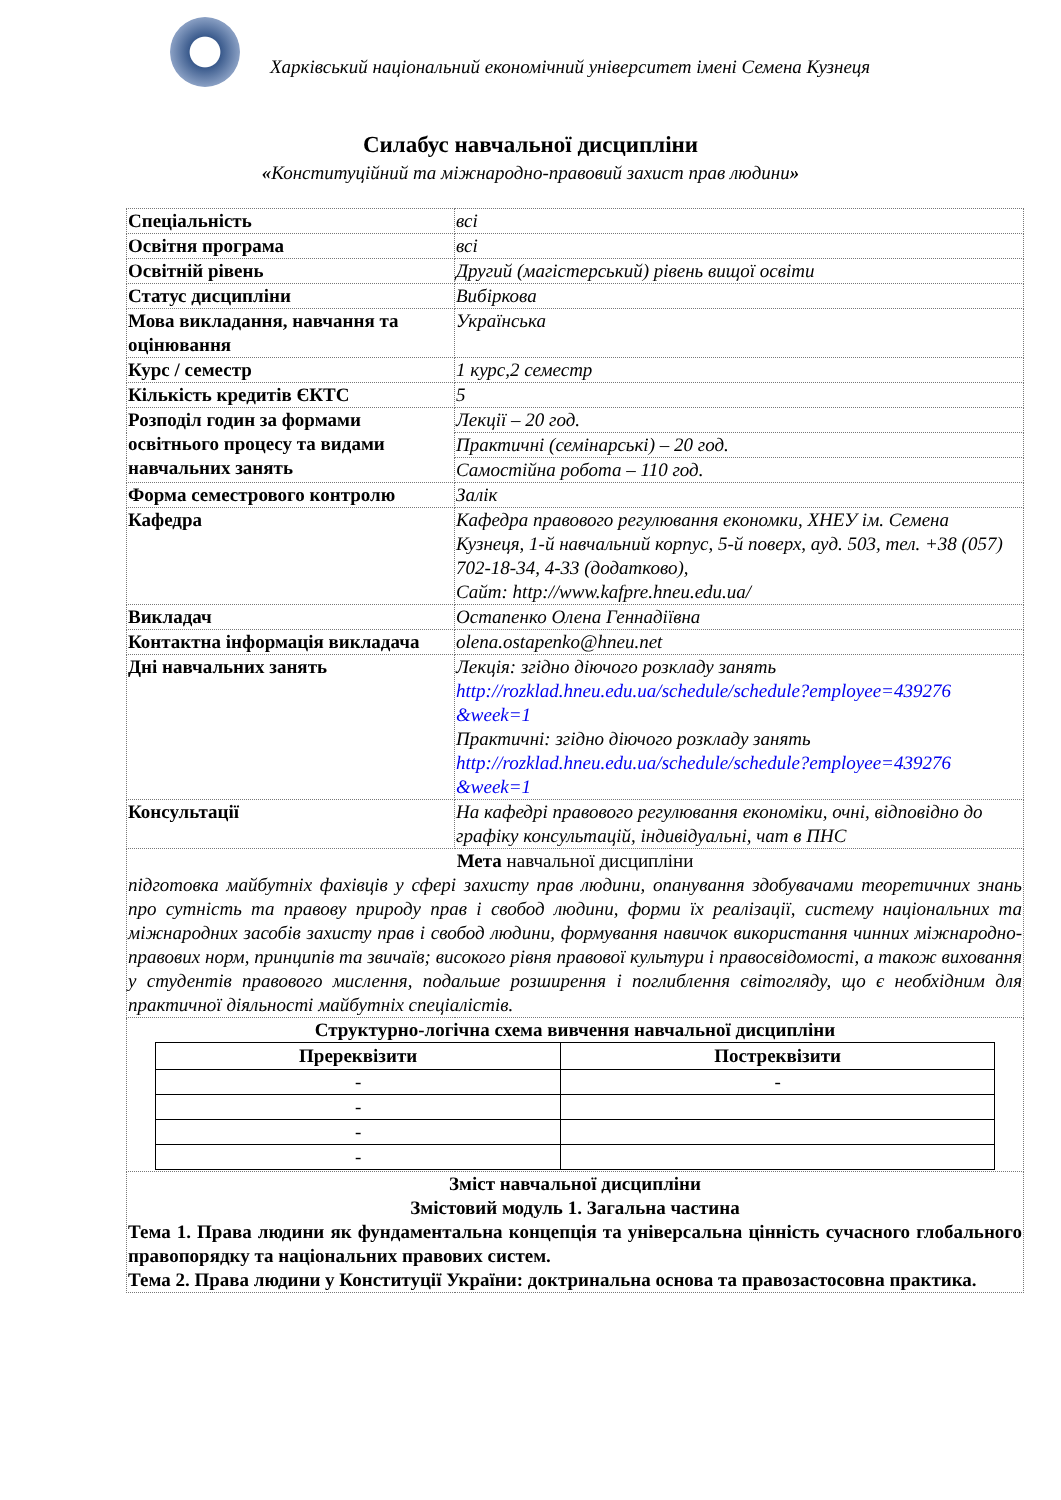Харківський національний економічний університет імені Семена Кузнеця
Силабус навчальної дисципліни
«Конституційний та міжнародно-правовий захист прав людини»
| Спеціальність | всі |
| Освітня програма | всі |
| Освітній рівень | Другий (магістерський) рівень вищої освіти |
| Статус дисципліни | Вибіркова |
| Мова викладання, навчання та оцінювання | Українська |
| Курс / семестр | 1 курс,2 семестр |
| Кількість кредитів ЄКТС | 5 |
| Розподіл годин за формами освітнього процесу та видами навчальних занять | Лекції – 20 год. |
| | Практичні (семінарські) – 20 год. |
| | Самостійна робота – 110 год. |
| Форма семестрового контролю | Залік |
| Кафедра | Кафедра правового регулювання економки, ХНЕУ ім. Семена Кузнеця, 1-й навчальний корпус, 5-й поверх, ауд. 503, тел. +38 (057) 702-18-34, 4-33 (додатково), Сайт: http://www.kafpre.hneu.edu.ua/ |
| Викладач | Остапенко Олена Геннадіївна |
| Контактна інформація викладача | olena.ostapenko@hneu.net |
| Дні навчальних занять | Лекція: згідно діючого розкладу занять http://rozklad.hneu.edu.ua/schedule/schedule?employee=439276 &week=1 Практичні: згідно діючого розкладу занять http://rozklad.hneu.edu.ua/schedule/schedule?employee=439276 &week=1 |
| Консультації | На кафедрі правового регулювання економіки, очні, відповідно до графіку консультацій, індивідуальні, чат в ПНС |
| Мета навчальної дисципліни підготовка майбутніх фахівців у сфері захисту прав людини, опанування здобувачами теоретичних знань про сутність та правову природу прав і свобод людини, форми їх реалізації, систему національних та міжнародних засобів захисту прав і свобод людини, формування навичок використання чинних міжнародно-правових норм, принципів та звичаїв; високого рівня правової культури і правосвідомості, а також виховання у студентів правового мислення, подальше розширення і поглиблення світогляду, що є необхідним для практичної діяльності майбутніх спеціалістів. | |
| Структурно-логічна схема вивчення навчальної дисципліни / Пререквізити / Постреквізити / / --- / --- / / - / - / / - / / / - / / / - / / | |
| Зміст навчальної дисципліни Змістовий модуль 1. Загальна частина Тема 1. Права людини як фундаментальна концепція та універсальна цінність сучасного глобального правопорядку та національних правових систем. Тема 2. Права людини у Конституції України: доктринальна основа та правозастосовна практика. | |